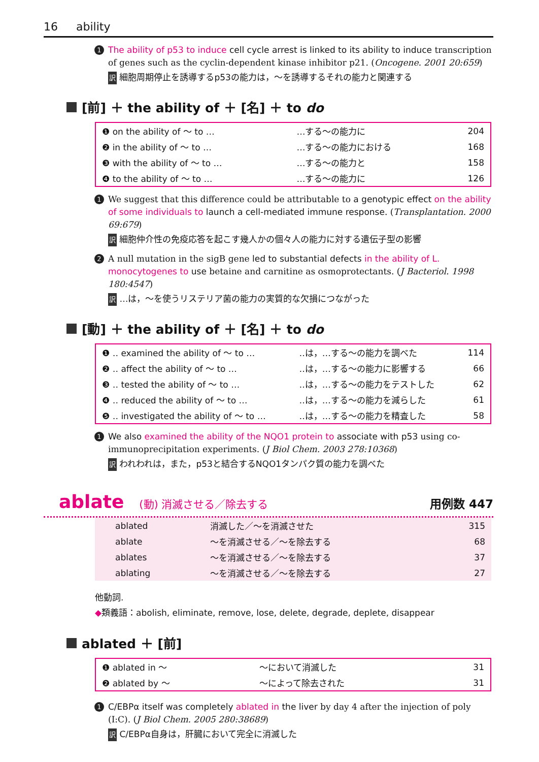16 ability
1 The ability of p53 to induce cell cycle arrest is linked to its ability to induce transcription of genes such as the cyclin-dependent kinase inhibitor p21. (Oncogene. 2001 20:659)
訳 細胞周期停止を誘導するp53の能力は，～を誘導するそれの能力と関連する
[前] ＋ the ability of ＋ [名] ＋ to do
| ❶ on the ability of ～ to … | …する～の能力に | 204 |
| ❷ in the ability of ～ to … | …する～の能力における | 168 |
| ❸ with the ability of ～ to … | …する～の能力と | 158 |
| ❹ to the ability of ～ to … | …する～の能力に | 126 |
1 We suggest that this difference could be attributable to a genotypic effect on the ability of some individuals to launch a cell-mediated immune response. (Transplantation. 2000 69:679)
訳 細胞仲介性の免疫応答を起こす幾人かの個々人の能力に対する遺伝子型の影響
2 A null mutation in the sigB gene led to substantial defects in the ability of L. monocytogenes to use betaine and carnitine as osmoprotectants. (J Bacteriol. 1998 180:4547)
訳 …は，～を使うリステリア菌の能力の実質的な欠損につながった
[動] ＋ the ability of ＋ [名] ＋ to do
| ❶ ‥ examined the ability of ～ to … | ‥は，…する～の能力を調べた | 114 |
| ❷ ‥ affect the ability of ～ to … | ‥は，…する～の能力に影響する | 66 |
| ❸ ‥ tested the ability of ～ to … | ‥は，…する～の能力をテストした | 62 |
| ❹ ‥ reduced the ability of ～ to … | ‥は，…する～の能力を減らした | 61 |
| ❺ ‥ investigated the ability of ～ to … | ‥は，…する～の能力を精査した | 58 |
1 We also examined the ability of the NQO1 protein to associate with p53 using co-immunoprecipitation experiments. (J Biol Chem. 2003 278:10368)
訳 われわれは，また，p53と結合するNQO1タンパク質の能力を調べた
ablate (動) 消滅させる／除去する 用例数 447
| ablated | 消滅した／～を消滅させた | 315 |
| ablate | ～を消滅させる／～を除去する | 68 |
| ablates | ～を消滅させる／～を除去する | 37 |
| ablating | ～を消滅させる／～を除去する | 27 |
他動詞.
◆類義語：abolish, eliminate, remove, lose, delete, degrade, deplete, disappear
ablated ＋ [前]
| ❶ ablated in ～ | ～において消滅した | 31 |
| ❷ ablated by ～ | ～によって除去された | 31 |
1 C/EBPα itself was completely ablated in the liver by day 4 after the injection of poly (I:C). (J Biol Chem. 2005 280:38689)
訳 C/EBPα自身は，肝臓において完全に消滅した